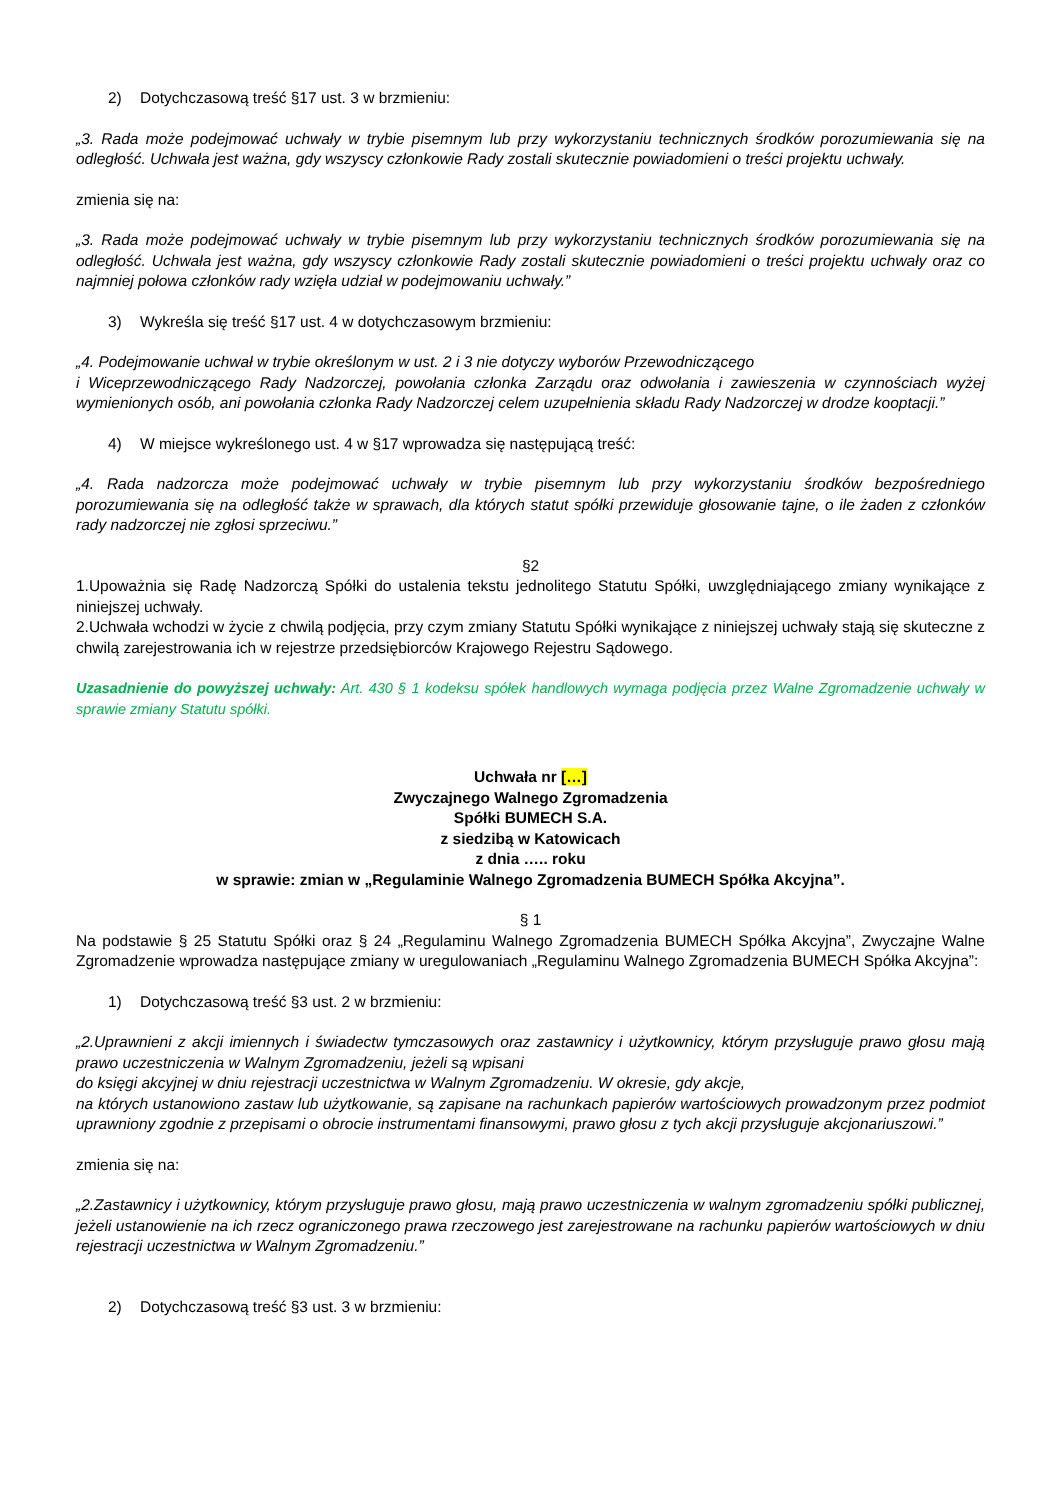2) Dotychczasową treść §17 ust. 3 w brzmieniu:
„3. Rada może podejmować uchwały w trybie pisemnym lub przy wykorzystaniu technicznych środków porozumiewania się na odległość. Uchwała jest ważna, gdy wszyscy członkowie Rady zostali skutecznie powiadomieni o treści projektu uchwały.
zmienia się na:
„3. Rada może podejmować uchwały w trybie pisemnym lub przy wykorzystaniu technicznych środków porozumiewania się na odległość. Uchwała jest ważna, gdy wszyscy członkowie Rady zostali skutecznie powiadomieni o treści projektu uchwały oraz co najmniej połowa członków rady wzięła udział w podejmowaniu uchwały.”
3) Wykreśla się treść §17 ust. 4 w dotychczasowym brzmieniu:
„4. Podejmowanie uchwał w trybie określonym w ust. 2 i 3 nie dotyczy wyborów Przewodniczącego
i Wiceprzewodniczącego Rady Nadzorczej, powołania członka Zarządu oraz odwołania i zawieszenia w czynnościach wyżej wymienionych osób, ani powołania członka Rady Nadzorczej celem uzupełnienia składu Rady Nadzorczej w drodze kooptacji.”
4) W miejsce wykreślonego ust. 4 w §17 wprowadza się następującą treść:
„4. Rada nadzorcza może podejmować uchwały w trybie pisemnym lub przy wykorzystaniu środków bezpośredniego porozumiewania się na odległość także w sprawach, dla których statut spółki przewiduje głosowanie tajne, o ile żaden z członków rady nadzorczej nie zgłosi sprzeciwu.”
§2
1.Upoważnia się Radę Nadzorczą Spółki do ustalenia tekstu jednolitego Statutu Spółki, uwzględniającego zmiany wynikające z niniejszej uchwały.
2.Uchwała wchodzi w życie z chwilą podjęcia, przy czym zmiany Statutu Spółki wynikające z niniejszej uchwały stają się skuteczne z chwilą zarejestrowania ich w rejestrze przedsiębiorców Krajowego Rejestru Sądowego.
Uzasadnienie do powyższej uchwały: Art. 430 § 1 kodeksu spółek handlowych wymaga podjęcia przez Walne Zgromadzenie uchwały w sprawie zmiany Statutu spółki.
Uchwała nr […]
Zwyczajnego Walnego Zgromadzenia
Spółki BUMECH S.A.
z siedzibą w Katowicach
z dnia ….. roku
w sprawie: zmian w „Regulaminie Walnego Zgromadzenia BUMECH Spółka Akcyjna”.
§ 1
Na podstawie § 25 Statutu Spółki oraz § 24 „Regulaminu Walnego Zgromadzenia BUMECH Spółka Akcyjna”, Zwyczajne Walne Zgromadzenie wprowadza następujące zmiany w uregulowaniach „Regulaminu Walnego Zgromadzenia BUMECH Spółka Akcyjna”:
1) Dotychczasową treść §3 ust. 2 w brzmieniu:
„2.Uprawnieni z akcji imiennych i świadectw tymczasowych oraz zastawnicy i użytkownicy, którym przysługuje prawo głosu mają prawo uczestniczenia w Walnym Zgromadzeniu, jeżeli są wpisani
do księgi akcyjnej w dniu rejestracji uczestnictwa w Walnym Zgromadzeniu. W okresie, gdy akcje,
na których ustanowiono zastaw lub użytkowanie, są zapisane na rachunkach papierów wartościowych prowadzonym przez podmiot uprawniony zgodnie z przepisami o obrocie instrumentami finansowymi, prawo głosu z tych akcji przysługuje akcjonariuszowi.”
zmienia się na:
„2.Zastawnicy i użytkownicy, którym przysługuje prawo głosu, mają prawo uczestniczenia w walnym zgromadzeniu spółki publicznej, jeżeli ustanowienie na ich rzecz ograniczonego prawa rzeczowego jest zarejestrowane na rachunku papierów wartościowych w dniu rejestracji uczestnictwa w Walnym Zgromadzeniu.”
2) Dotychczasową treść §3 ust. 3 w brzmieniu: